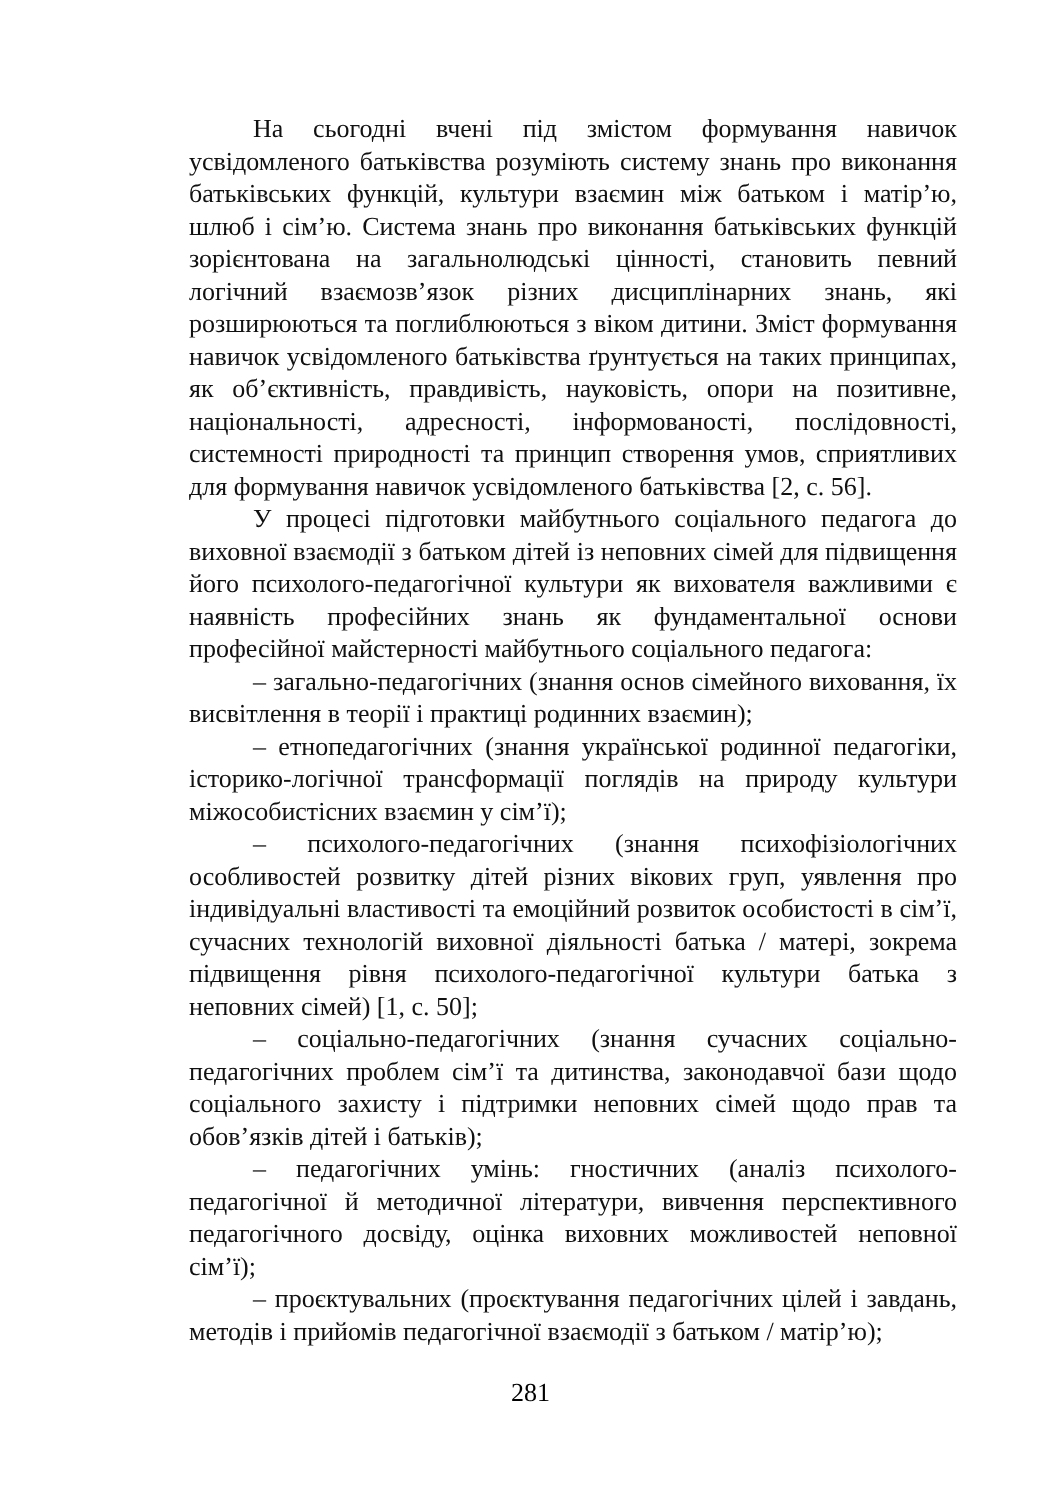На сьогодні вчені під змістом формування навичок усвідомленого батьківства розуміють систему знань про виконання батьківських функцій, культури взаємин між батьком і матір’ю, шлюб і сім’ю. Система знань про виконання батьківських функцій зорієнтована на загальнолюдські цінності, становить певний логічний взаємозв’язок різних дисциплінарних знань, які розширюються та поглиблюються з віком дитини. Зміст формування навичок усвідомленого батьківства ґрунтується на таких принципах, як об’єктивність, правдивість, науковість, опори на позитивне, національності, адресності, інформованості, послідовності, системності природності та принцип створення умов, сприятливих для формування навичок усвідомленого батьківства [2, с. 56].
У процесі підготовки майбутнього соціального педагога до виховної взаємодії з батьком дітей із неповних сімей для підвищення його психолого-педагогічної культури як вихователя важливими є наявність професійних знань як фундаментальної основи професійної майстерності майбутнього соціального педагога:
– загально-педагогічних (знання основ сімейного виховання, їх висвітлення в теорії і практиці родинних взаємин);
– етнопедагогічних (знання української родинної педагогіки, історико-логічної трансформації поглядів на природу культури міжособистісних взаємин у сім’ї);
– психолого-педагогічних (знання психофізіологічних особливостей розвитку дітей різних вікових груп, уявлення про індивідуальні властивості та емоційний розвиток особистості в сім’ї, сучасних технологій виховної діяльності батька / матері, зокрема підвищення рівня психолого-педагогічної культури батька з неповних сімей) [1, с. 50];
– соціально-педагогічних (знання сучасних соціально-педагогічних проблем сім’ї та дитинства, законодавчої бази щодо соціального захисту і підтримки неповних сімей щодо прав та обов’язків дітей і батьків);
– педагогічних умінь: гностичних (аналіз психолого-педагогічної й методичної літератури, вивчення перспективного педагогічного досвіду, оцінка виховних можливостей неповної сім’ї);
– проєктувальних (проєктування педагогічних цілей і завдань, методів і прийомів педагогічної взаємодії з батьком / матір’ю);
281